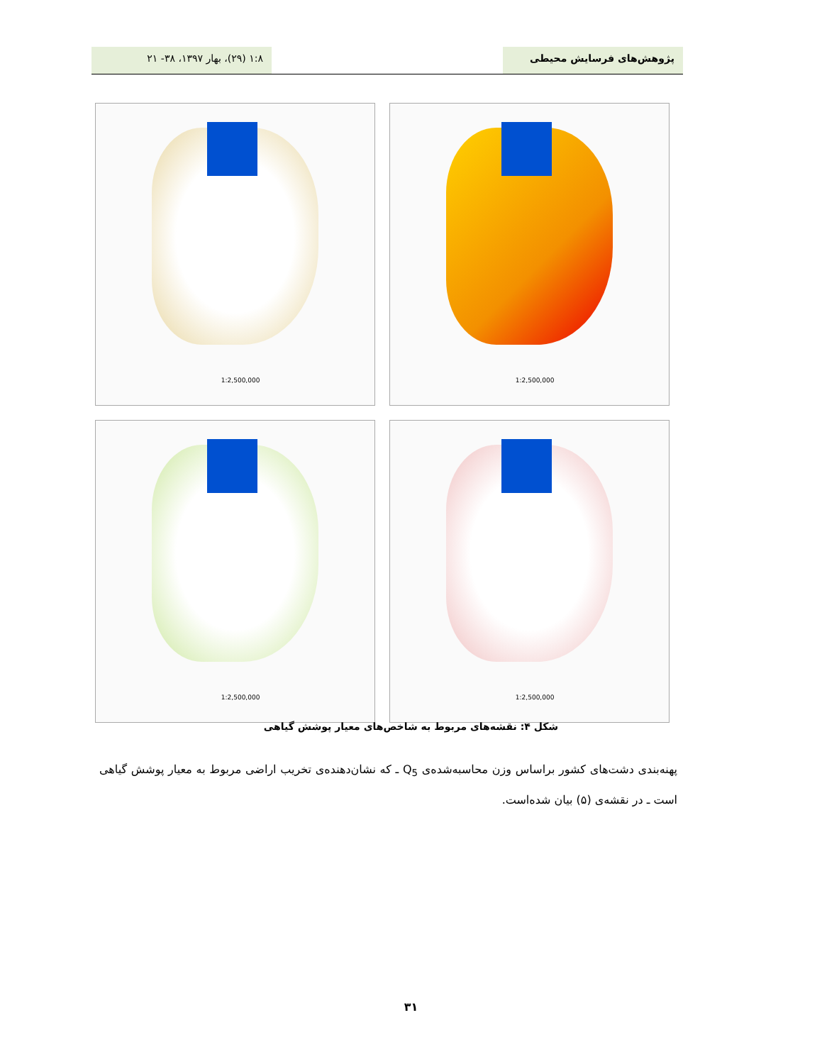پژوهش‌های فرسایش محیطی ۱:۸ (۲۹)، بهار ۱۳۹۷، ۳۸- ۲۱
1:2,500,000
1:2,500,000
1:2,500,000
1:2,500,000
شکل ۴: نقشه‌های مربوط به شاخص‌های معیار پوشش گیاهی
پهنه‌بندی دشت‌های کشور براساس وزن محاسبه‌شده‌ی Q<sub>5</sub> ـ که نشان‌دهنده‌ی تخریب اراضی مربوط به معیار پوشش گیاهی است ـ در نقشه‌ی (۵) بیان شده‌است.
۳۱